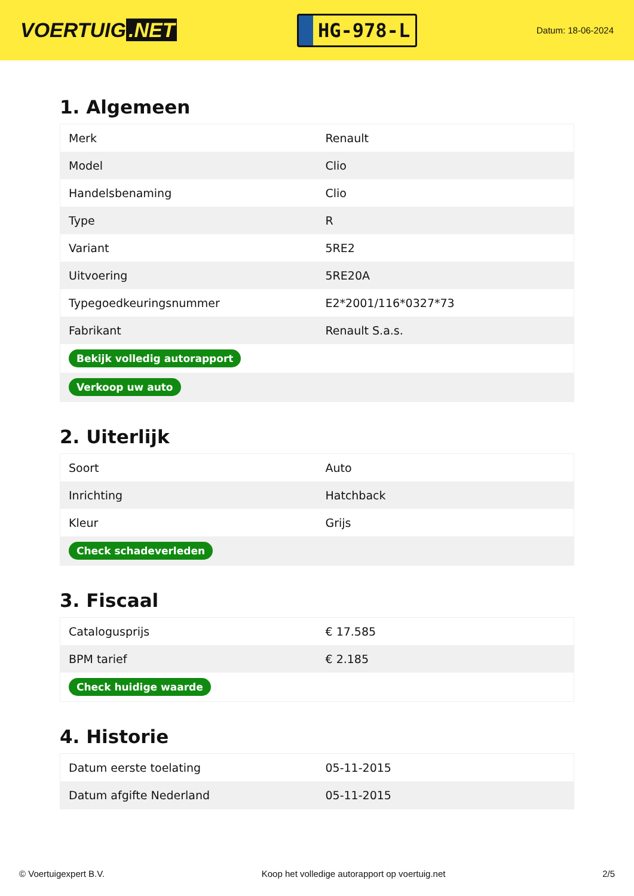VOERTUIG.NET
HG-978-L
Datum: 18-06-2024
1. Algemeen
| Merk | Renault |
| Model | Clio |
| Handelsbenaming | Clio |
| Type | R |
| Variant | 5RE2 |
| Uitvoering | 5RE20A |
| Typegoedkeuringsnummer | E2*2001/116*0327*73 |
| Fabrikant | Renault S.a.s. |
| Bekijk volledig autorapport | |
| Verkoop uw auto | |
2. Uiterlijk
| Soort | Auto |
| Inrichting | Hatchback |
| Kleur | Grijs |
| Check schadeverleden | |
3. Fiscaal
| Catalogusprijs | € 17.585 |
| BPM tarief | € 2.185 |
| Check huidige waarde | |
4. Historie
| Datum eerste toelating | 05-11-2015 |
| Datum afgifte Nederland | 05-11-2015 |
© Voertuigexpert B.V. Koop het volledige autorapport op voertuig.net 2/5